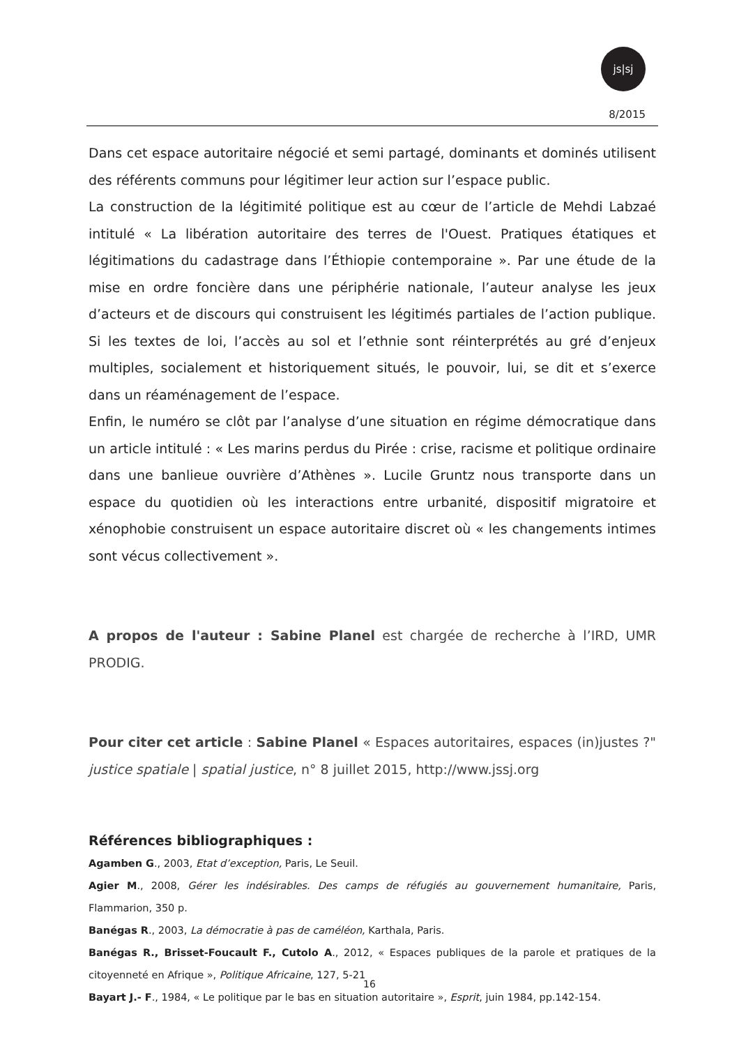js|sj
8/2015
Dans cet espace autoritaire négocié et semi partagé, dominants et dominés utilisent des référents communs pour légitimer leur action sur l’espace public.
La construction de la légitimité politique est au cœur de l’article de Mehdi Labzaé intitulé « La libération autoritaire des terres de l'Ouest. Pratiques étatiques et légitimations du cadastrage dans l’Éthiopie contemporaine ». Par une étude de la mise en ordre foncière dans une périphérie nationale, l’auteur analyse les jeux d’acteurs et de discours qui construisent les légitimés partiales de l’action publique. Si les textes de loi, l’accès au sol et l’ethnie sont réinterprétés au gré d’enjeux multiples, socialement et historiquement situés, le pouvoir, lui, se dit et s’exerce dans un réaménagement de l’espace.
Enfin, le numéro se clôt par l’analyse d’une situation en régime démocratique dans un article intitulé : « Les marins perdus du Pirée : crise, racisme et politique ordinaire dans une banlieue ouvrière d’Athènes ». Lucile Gruntz nous transporte dans un espace du quotidien où les interactions entre urbanité, dispositif migratoire et xénophobie construisent un espace autoritaire discret où « les changements intimes sont vécus collectivement ».
A propos de l'auteur : Sabine Planel est chargée de recherche à l’IRD, UMR PRODIG.
Pour citer cet article : Sabine Planel « Espaces autoritaires, espaces (in)justes ?" justice spatiale | spatial justice, n° 8 juillet 2015, http://www.jssj.org
Références bibliographiques :
Agamben G., 2003, Etat d’exception, Paris, Le Seuil.
Agier M., 2008, Gérer les indésirables. Des camps de réfugiés au gouvernement humanitaire, Paris, Flammarion, 350 p.
Banégas R., 2003, La démocratie à pas de caméléon, Karthala, Paris.
Banégas R., Brisset-Foucault F., Cutolo A., 2012, « Espaces publiques de la parole et pratiques de la citoyenneté en Afrique », Politique Africaine, 127, 5-21
Bayart J.- F., 1984, « Le politique par le bas en situation autoritaire », Esprit, juin 1984, pp.142-154.
16